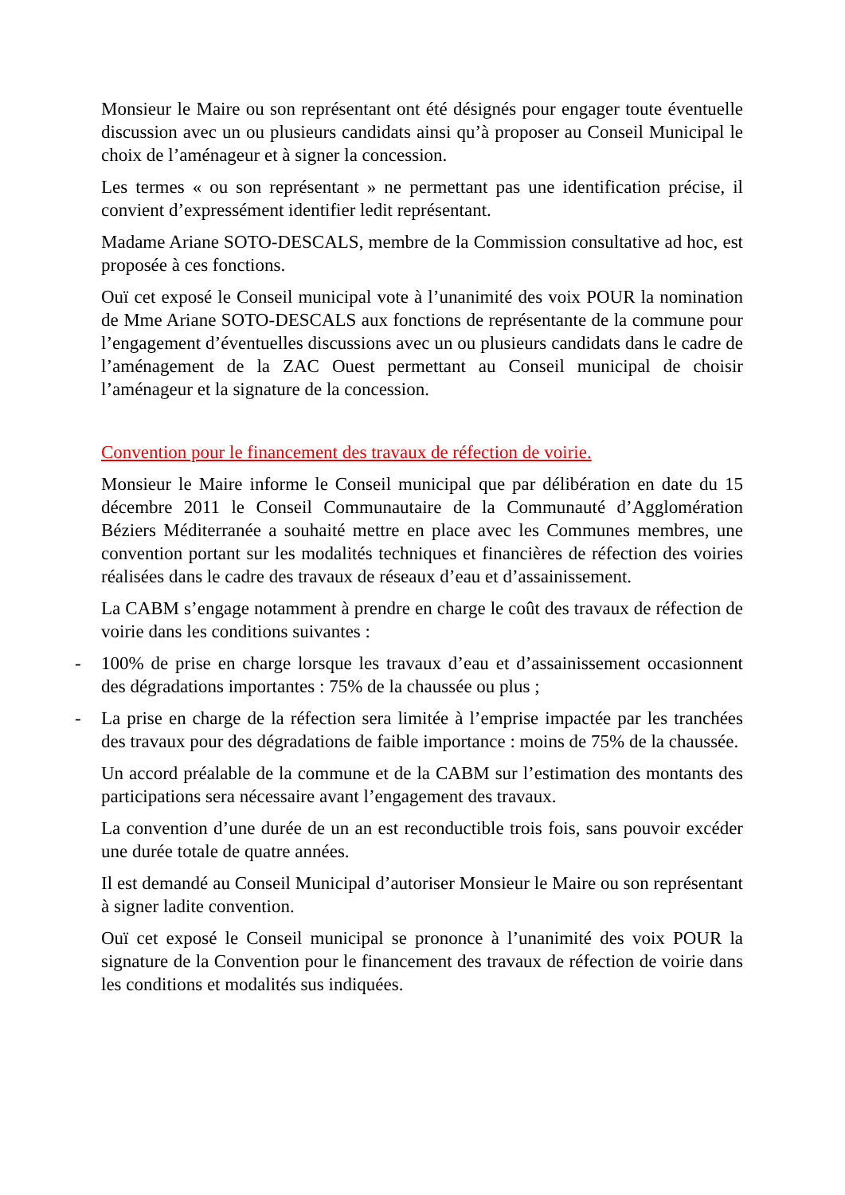Monsieur le Maire ou son représentant ont été désignés pour engager toute éventuelle discussion avec un ou plusieurs candidats ainsi qu’à proposer au Conseil Municipal le choix de l’aménageur et à signer la concession.
Les termes « ou son représentant » ne permettant pas une identification précise, il convient d’expressément identifier ledit représentant.
Madame Ariane SOTO-DESCALS, membre de la Commission consultative ad hoc, est proposée à ces fonctions.
Ouï cet exposé le Conseil municipal vote à l’unanimité des voix POUR la nomination de Mme Ariane SOTO-DESCALS aux fonctions de représentante de la commune pour l’engagement d’éventuelles discussions avec un ou plusieurs candidats dans le cadre de l’aménagement de la ZAC Ouest permettant au Conseil municipal de choisir l’aménageur et la signature de la concession.
Convention pour le financement des travaux de réfection de voirie.
Monsieur le Maire informe le Conseil municipal que par délibération en date du 15 décembre 2011 le Conseil Communautaire de la Communauté d’Agglomération Béziers Méditerranée a souhaité mettre en place avec les Communes membres, une convention portant sur les modalités techniques et financières de réfection des voiries réalisées dans le cadre des travaux de réseaux d’eau et d’assainissement.
La CABM s’engage notamment à prendre en charge le coût des travaux de réfection de voirie dans les conditions suivantes :
- 100% de prise en charge lorsque les travaux d’eau et d’assainissement occasionnent des dégradations importantes : 75% de la chaussée ou plus ;
- La prise en charge de la réfection sera limitée à l’emprise impactée par les tranchées des travaux pour des dégradations de faible importance : moins de 75% de la chaussée.
Un accord préalable de la commune et de la CABM sur l’estimation des montants des participations sera nécessaire avant l’engagement des travaux.
La convention d’une durée de un an est reconductible trois fois, sans pouvoir excéder une durée totale de quatre années.
Il est demandé au Conseil Municipal d’autoriser Monsieur le Maire ou son représentant à signer ladite convention.
Ouï cet exposé le Conseil municipal se prononce à l’unanimité des voix POUR la signature de la Convention pour le financement des travaux de réfection de voirie dans les conditions et modalités sus indiquées.